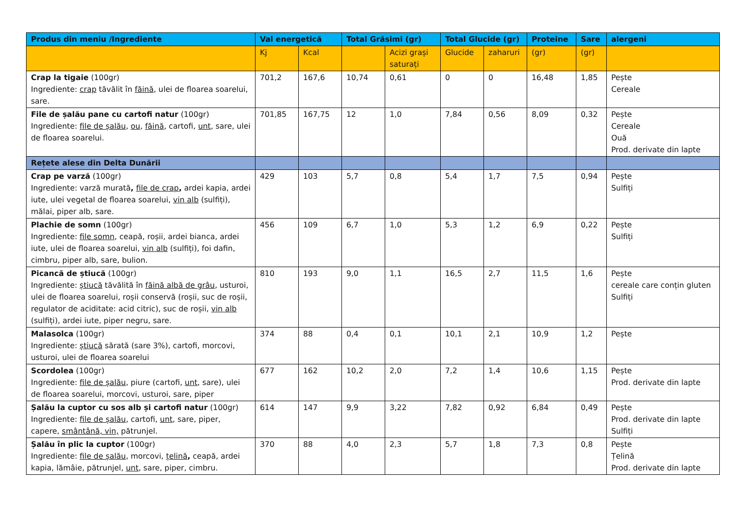| Produs din meniu /Ingrediente | Val energetică | | Total Grăsimi (gr) | | Total Glucide (gr) | | Proteine | Sare | alergeni |
| --- | --- | --- | --- | --- | --- | --- | --- | --- | --- |
| | Kj | Kcal | | Acizi grași saturați | Glucide | zaharuri | (gr) | (gr) | |
| Crap la tigaie (100gr) Ingrediente: crap tăvălit în făină , ulei de floarea soarelui, sare. | 701,2 | 167,6 | 10,74 | 0,61 | 0 | 0 | 16,48 | 1,85 | Pește Cereale |
| File de șalău pane cu cartofi natur (100gr) Ingrediente: file de șalău , ou , făină , cartofi, unt , sare, ulei de floarea soarelui. | 701,85 | 167,75 | 12 | 1,0 | 7,84 | 0,56 | 8,09 | 0,32 | Pește Cereale Ouă Prod. derivate din lapte |
| Rețete alese din Delta Dunării | | | | | | | | | |
| Crap pe varză (100gr) Ingrediente: varză murată , file de crap , ardei kapia, ardei iute, ulei vegetal de floarea soarelui, vin alb (sulfiți), mălai, piper alb, sare. | 429 | 103 | 5,7 | 0,8 | 5,4 | 1,7 | 7,5 | 0,94 | Pește Sulfiți |
| Plachie de somn (100gr) Ingrediente: file somn , ceapă, roșii, ardei bianca, ardei iute, ulei de floarea soarelui, vin alb (sulfiți), foi dafin, cimbru, piper alb, sare, bulion. | 456 | 109 | 6,7 | 1,0 | 5,3 | 1,2 | 6,9 | 0,22 | Pește Sulfiți |
| Picancă de știucă (100gr) Ingrediente: știucă tăvălită în făină albă de grâu , usturoi, ulei de floarea soarelui, roșii conservă (roșii, suc de roșii, regulator de aciditate: acid citric), suc de roșii, vin alb (sulfiți), ardei iute, piper negru, sare. | 810 | 193 | 9,0 | 1,1 | 16,5 | 2,7 | 11,5 | 1,6 | Pește cereale care conțin gluten Sulfiți |
| Malasolca (100gr) Ingrediente: știucă sărată (sare 3%), cartofi, morcovi, usturoi, ulei de floarea soarelui | 374 | 88 | 0,4 | 0,1 | 10,1 | 2,1 | 10,9 | 1,2 | Pește |
| Scordolea (100gr) Ingrediente: file de șalău , piure (cartofi, unt , sare), ulei de floarea soarelui, morcovi, usturoi, sare, piper | 677 | 162 | 10,2 | 2,0 | 7,2 | 1,4 | 10,6 | 1,15 | Pește Prod. derivate din lapte |
| Șalău la cuptor cu sos alb și cartofi natur (100gr) Ingrediente: file de șalău , cartofi, unt , sare, piper, capere, smântână, vin, pătrunjel. | 614 | 147 | 9,9 | 3,22 | 7,82 | 0,92 | 6,84 | 0,49 | Pește Prod. derivate din lapte Sulfiți |
| Șalău în plic la cuptor (100gr) Ingrediente: file de șalău , morcovi, țelină , ceapă, ardei kapia, lămâie, pătrunjel, unt , sare, piper, cimbru. | 370 | 88 | 4,0 | 2,3 | 5,7 | 1,8 | 7,3 | 0,8 | Pește Țelină Prod. derivate din lapte |